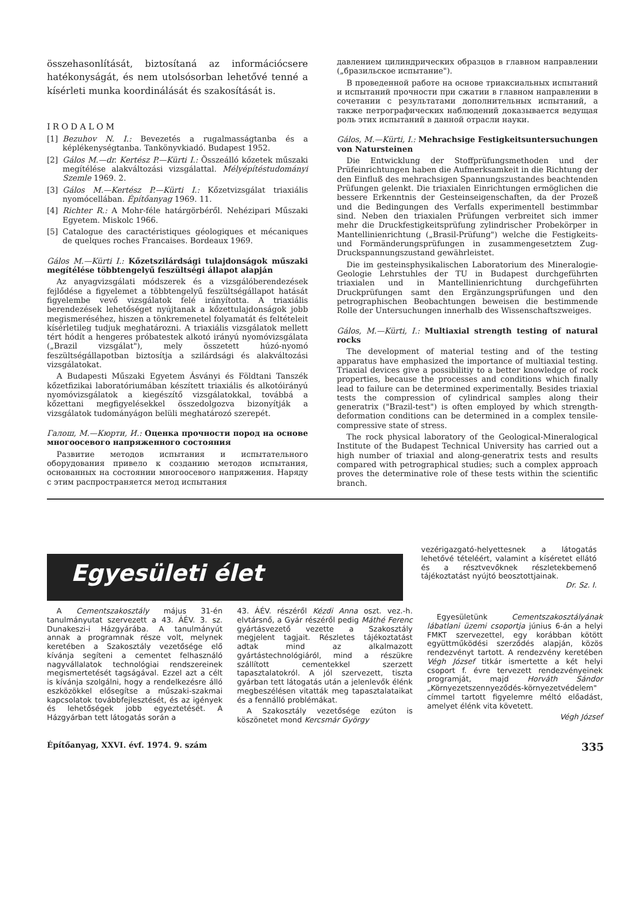összehasonlítását, biztosítaná az információcsere hatékonyságát, és nem utolsósorban lehetővé tenné a kísérleti munka koordinálását és szakosítását is.
IRODALOM
[1] Bezuhov N. I.: Bevezetés a rugalmasságtanba és a képlékenységtanba. Tankönyvkiadó. Budapest 1952.
[2] Gálos M.—dr. Kertész P.—Kürti I.: Összeálló kőzetek műszaki megítélése alakváltozási vizsgálattal. Mélyépítéstudományi Szemle 1969. 2.
[3] Gálos M.—Kertész P.—Kürti I.: Kőzetvizsgálat triaxiális nyomócellában. Építőanyag 1969. 11.
[4] Richter R.: A Mohr-féle határgörbéről. Nehézipari Műszaki Egyetem. Miskolc 1966.
[5] Catalogue des caractéristiques géologiques et mécaniques de quelques roches Francaises. Bordeaux 1969.
Gálos M.—Kürti I.: Kőzetszilárdsági tulajdonságok műszaki megítélése többtengelyű feszültségi állapot alapján
Az anyagvizsgálati módszerek és a vizsgálóberendezések fejlődése a figyelemet a többtengelyű feszültségállapot hatását figyelembe vevő vizsgálatok felé irányította. A triaxiális berendezések lehetőséget nyújtanak a kőzettulajdonságok jobb megismeréséhez, hiszen a tönkremenetel folyamatát és feltételeit kísérletileg tudjuk meghatározni. A triaxiális vizsgálatok mellett tért hódít a hengeres próbatestek alkotó irányú nyomóvizsgálata („Brazil vizsgálat"), mely összetett húzó-nyomó feszültségállapotban biztosítja a szilárdsági és alakváltozási vizsgálatokat.
A Budapesti Műszaki Egyetem Ásványi és Földtani Tanszék kőzetfizikai laboratóriumában készített triaxiális és alkotóirányú nyomóvizsgálatok a kiegészítő vizsgálatokkal, továbbá a kőzettani megfigyelésekkel összedolgozva bizonyítják a vizsgálatok tudományágon belüli meghatározó szerepét.
Галош, М.—Кюрти, И.: Оценка прочности пород на основе многоосевого напряженного состояния
Развитие методов испытания и испытательного оборудования привело к созданию методов испытания, основанных на состоянии многоосевого напряжения. Наряду с этим распространяется метод испытания
давлением цилиндрических образцов в главном направлении („бразильское испытание").
В проведенной работе на основе триаксиальных испытаний и испытаний прочности при сжатии в главном направлении в сочетании с результатами дополнительных испытаний, а также петрографических наблюдений доказывается ведущая роль этих испытаний в данной отрасли науки.
Gálos, M.—Kürti, I.: Mehrachsige Festigkeitsuntersuchungen von Natursteinen
Die Entwicklung der Stoffprüfungsmethoden und der Prüfeinrichtungen haben die Aufmerksamkeit in die Richtung der den Einfluß des mehrachsigen Spannungszustandes beachtenden Prüfungen gelenkt. Die triaxialen Einrichtungen ermöglichen die bessere Erkenntnis der Gesteinseigenschaften, da der Prozeß und die Bedingungen des Verfalls experimentell bestimmbar sind. Neben den triaxialen Prüfungen verbreitet sich immer mehr die Druckfestigkeitsprüfung zylindrischer Probekörper in Mantellinienrichtung („Brasil-Prüfung") welche die Festigkeits- und Formänderungsprüfungen in zusammengesetztem Zug-Druckspannungszustand gewährleistet.
Die im gesteinsphysikalischen Laboratorium des Mineralogie- Geologie Lehrstuhles der TU in Budapest durchgeführten triaxialen und in Mantellinienrichtung durchgeführten Druckprüfungen samt den Ergänzungsprüfungen und den petrographischen Beobachtungen beweisen die bestimmende Rolle der Untersuchungen innerhalb des Wissenschaftszweiges.
Gálos, M.—Kürti, I.: Multiaxial strength testing of natural rocks
The development of material testing and of the testing apparatus have emphasized the importance of multiaxial testing. Triaxial devices give a possibilitiy to a better knowledge of rock properties, because the processes and conditions which finally lead to failure can be determined experimentally. Besides triaxial tests the compression of cylindrical samples along their generatrix ("Brazil-test") is often employed by which strength-deformation conditions can be determined in a complex tensile-compressive state of stress.
The rock physical laboratory of the Geological-Mineralogical Institute of the Budapest Technical University has carried out a high number of triaxial and along-generatrix tests and results compared with petrographical studies; such a complex approach proves the determinative role of these tests within the scientific branch.
Egyesületi élet
vezérigazgató-helyettesnek a látogatás lehetővé tételéért, valamint a kíséretet ellátó és a résztvevőknek részletekbemenő tájékoztatást nyújtó beosztottjainak.
Dr. Sz. I.
A Cementszakosztály május 31-én tanulmányutat szervezett a 43. ÁÉV. 3. sz. Dunakeszi-i Házgyárába. A tanulmányút annak a programnak része volt, melynek keretében a Szakosztály vezetősége elő kívánja segíteni a cementet felhasználó nagyvállalatok technológiai rendszereinek megismertetését tagságával. Ezzel azt a célt is kívánja szolgálni, hogy a rendelkezésre álló eszközökkel elősegítse a műszaki-szakmai kapcsolatok továbbfejlesztését, és az igények és lehetőségek jobb egyeztetését. A Házgyárban tett látogatás során a
43. ÁÉV. részéről Kézdi Anna oszt. vez.-h. elvtársnő, a Gyár részéről pedig Máthé Ferenc gyártásvezető vezette a Szakosztály megjelent tagjait. Részletes tájékoztatást adtak mind az alkalmazott gyártástechnológiáról, mind a részükre szállított cementekkel szerzett tapasztalatokról. A jól szervezett, tiszta gyárban tett látogatás után a jelenlevők élénk megbeszélésen vitatták meg tapasztalataikat és a fennálló problémákat.
A Szakosztály vezetősége ezúton is köszönetet mond Kercsmár György
Egyesületünk Cementszakosztályának lábatlani üzemi csoportja június 6-án a helyi FMKT szervezettel, egy korábban kötött együttműködési szerződés alapján, közös rendezvényt tartott. A rendezvény keretében Végh József titkár ismertette a két helyi csoport f. évre tervezett rendezvényeinek programját, majd Horváth Sándor „Környezetszennyeződés-környezetvédelem" címmel tartott figyelemre méltó előadást, amelyet élénk vita követett.
Végh József
Építőanyag, XXVI. évf. 1974. 9. szám 335